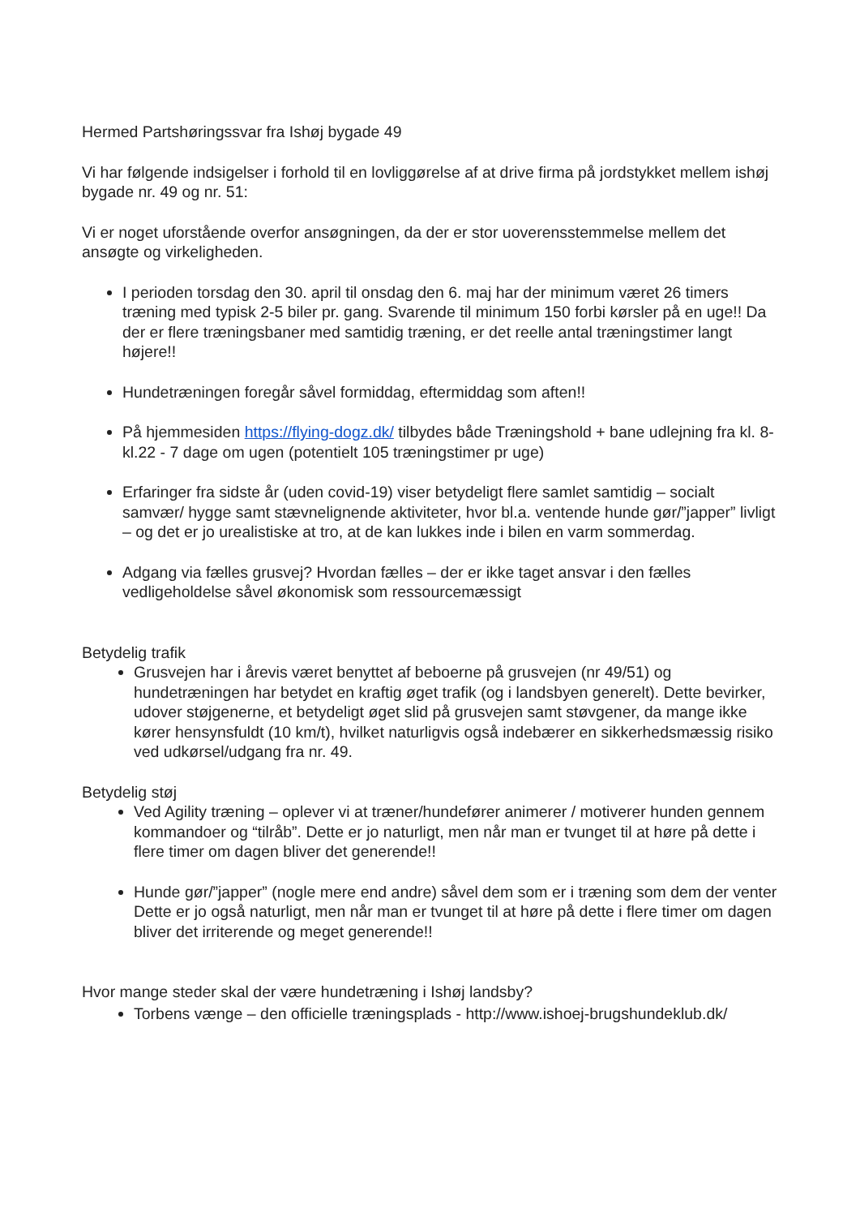Hermed Partshøringssvar fra Ishøj bygade 49
Vi har følgende indsigelser i forhold til en lovliggørelse af at drive firma på jordstykket mellem ishøj bygade nr. 49 og nr. 51:
Vi er noget uforstående overfor ansøgningen, da der er stor uoverensstemmelse mellem det ansøgte og virkeligheden.
I perioden torsdag den 30. april til onsdag den 6. maj har der minimum været 26 timers træning med typisk 2-5 biler pr. gang. Svarende til minimum 150 forbi kørsler på en uge!! Da der er flere træningsbaner med samtidig træning, er det reelle antal træningstimer langt højere!!
Hundetræningen foregår såvel formiddag, eftermiddag som aften!!
På hjemmesiden https://flying-dogz.dk/ tilbydes både Træningshold + bane udlejning fra kl. 8- kl.22 - 7 dage om ugen (potentielt 105 træningstimer pr uge)
Erfaringer fra sidste år (uden covid-19) viser betydeligt flere samlet samtidig – socialt samvær/ hygge samt stævnelignende aktiviteter, hvor bl.a. ventende hunde gør/”japper” livligt – og det er jo urealistiske at tro, at de kan lukkes inde i bilen en varm sommerdag.
Adgang via fælles grusvej? Hvordan fælles – der er ikke taget ansvar i den fælles vedligeholdelse såvel økonomisk som ressourcemæssigt
Betydelig trafik
Grusvejen har i årevis været benyttet af beboerne på grusvejen (nr 49/51) og hundetræningen har betydet en kraftig øget trafik (og i landsbyen generelt). Dette bevirker, udover støjgenerne, et betydeligt øget slid på grusvejen samt støvgener, da mange ikke kører hensynsfuldt (10 km/t), hvilket naturligvis også indebærer en sikkerhedsmæssig risiko ved udkørsel/udgang fra nr. 49.
Betydelig støj
Ved Agility træning – oplever vi at træner/hundefører animerer / motiverer hunden gennem kommandoer og “tilråb”. Dette er jo naturligt, men når man er tvunget til at høre på dette i flere timer om dagen bliver det generende!!
Hunde gør/”japper” (nogle mere end andre) såvel dem som er i træning som dem der venter Dette er jo også naturligt, men når man er tvunget til at høre på dette i flere timer om dagen bliver det irriterende og meget generende!!
Hvor mange steder skal der være hundetræning i Ishøj landsby?
Torbens vænge – den officielle træningsplads - http://www.ishoej-brugshundeklub.dk/